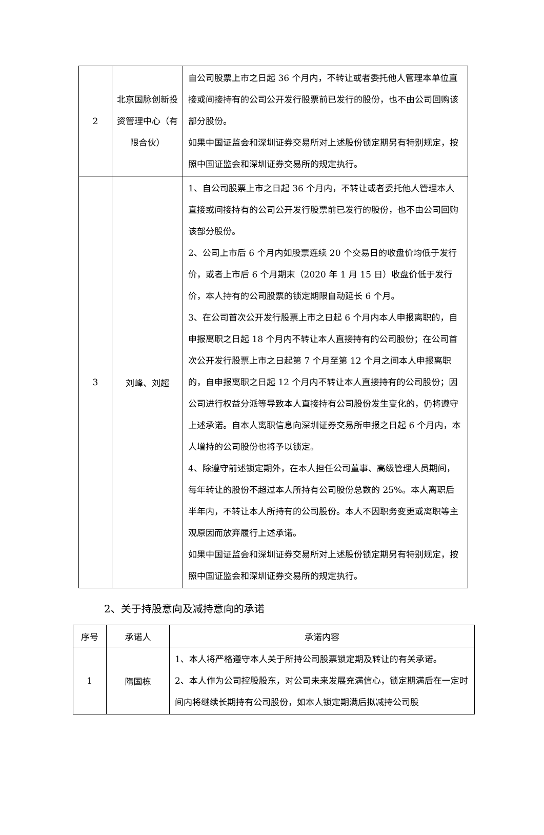| 2 | 北京国脉创新投资管理中心（有限合伙） | 自公司股票上市之日起 36 个月内，不转让或者委托他人管理本单位直接或间接持有的公司公开发行股票前已发行的股份，也不由公司回购该部分股份。 如果中国证监会和深圳证券交易所对上述股份锁定期另有特别规定，按照中国证监会和深圳证券交易所的规定执行。 |
| 3 | 刘峰、刘超 | 1、自公司股票上市之日起 36 个月内，不转让或者委托他人管理本人直接或间接持有的公司公开发行股票前已发行的股份，也不由公司回购该部分股份。 2、公司上市后 6 个月内如股票连续 20 个交易日的收盘价均低于发行价，或者上市后 6 个月期末（2020 年 1 月 15 日）收盘价低于发行价，本人持有的公司股票的锁定期限自动延长 6 个月。 3、在公司首次公开发行股票上市之日起 6 个月内本人申报离职的，自申报离职之日起 18 个月内不转让本人直接持有的公司股份；在公司首次公开发行股票上市之日起第 7 个月至第 12 个月之间本人申报离职的，自申报离职之日起 12 个月内不转让本人直接持有的公司股份；因公司进行权益分派等导致本人直接持有公司股份发生变化的，仍将遵守上述承诺。自本人离职信息向深圳证券交易所申报之日起 6 个月内，本人增持的公司股份也将予以锁定。 4、除遵守前述锁定期外，在本人担任公司董事、高级管理人员期间，每年转让的股份不超过本人所持有公司股份总数的 25%。本人离职后半年内，不转让本人所持有的公司股份。本人不因职务变更或离职等主观原因而放弃履行上述承诺。 如果中国证监会和深圳证券交易所对上述股份锁定期另有特别规定，按照中国证监会和深圳证券交易所的规定执行。 |
2、关于持股意向及减持意向的承诺
| 序号 | 承诺人 | 承诺内容 |
| 1 | 隋国栋 | 1、本人将严格遵守本人关于所持公司股票锁定期及转让的有关承诺。 2、本人作为公司控股股东，对公司未来发展充满信心，锁定期满后在一定时间内将继续长期持有公司股份，如本人锁定期满后拟减持公司股 |